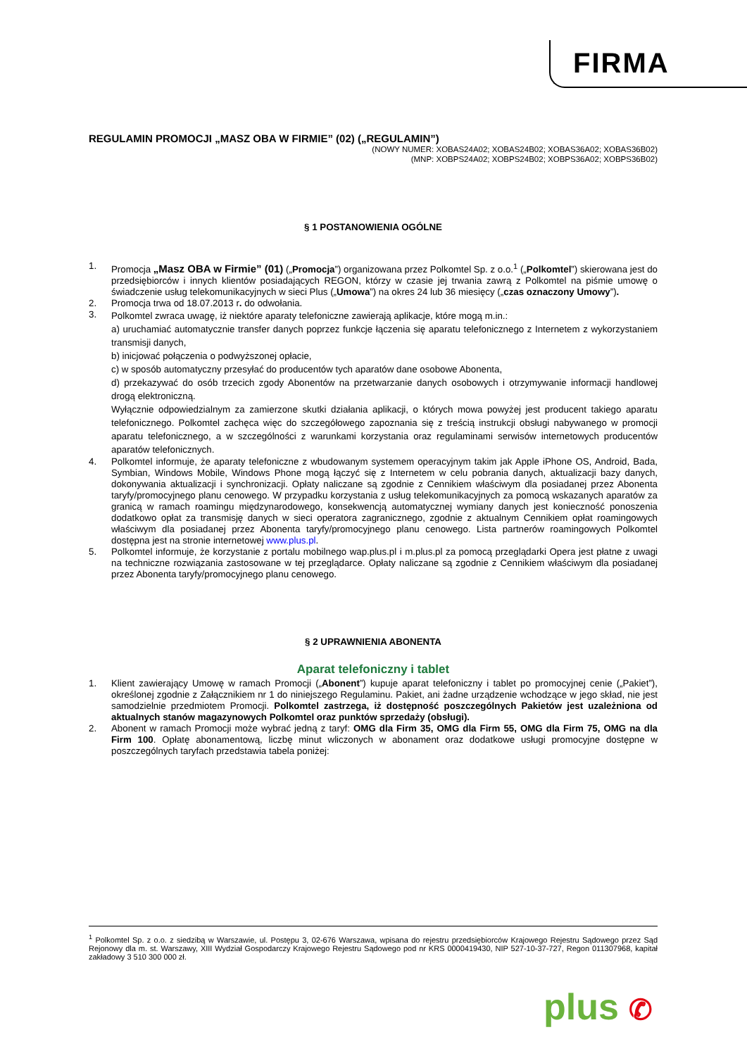FIRMA
REGULAMIN PROMOCJI „MASZ OBA W FIRMIE” (02) („REGULAMIN”)
(NOWY NUMER: XOBAS24A02; XOBAS24B02; XOBAS36A02; XOBAS36B02)
(MNP: XOBPS24A02; XOBPS24B02; XOBPS36A02; XOBPS36B02)
§ 1 POSTANOWIENIA OGÓLNE
1. Promocja „Masz OBA w Firmie” (01) („Promocja”) organizowana przez Polkomtel Sp. z o.o.<sup>1</sup> („Polkomtel”) skierowana jest do przedsiębiorców i innych klientów posiadających REGON, którzy w czasie jej trwania zawrą z Polkomtel na piśmie umowę o świadczenie usług telekomunikacyjnych w sieci Plus („Umowa”) na okres 24 lub 36 miesięcy („czas oznaczony Umowy”).
2. Promocja trwa od 18.07.2013 r. do odwołania.
3. Polkomtel zwraca uwagę, iż niektóre aparaty telefoniczne zawierają aplikacje, które mogą m.in.:
a) uruchamiać automatycznie transfer danych poprzez funkcje łączenia się aparatu telefonicznego z Internetem z wykorzystaniem transmisji danych,
b) inicjować połączenia o podwyższonej opłacie,
c) w sposób automatyczny przesyłać do producentów tych aparatów dane osobowe Abonenta,
d) przekazywać do osób trzecich zgody Abonentów na przetwarzanie danych osobowych i otrzymywanie informacji handlowej drogą elektroniczną.
Wyłącznie odpowiedzialnym za zamierzone skutki działania aplikacji, o których mowa powyżej jest producent takiego aparatu telefonicznego. Polkomtel zachęca więc do szczegółowego zapoznania się z treścią instrukcji obsługi nabywanego w promocji aparatu telefonicznego, a w szczególności z warunkami korzystania oraz regulaminami serwisów internetowych producentów aparatów telefonicznych.
4. Polkomtel informuje, że aparaty telefoniczne z wbudowanym systemem operacyjnym takim jak Apple iPhone OS, Android, Bada, Symbian, Windows Mobile, Windows Phone mogą łączyć się z Internetem w celu pobrania danych, aktualizacji bazy danych, dokonywania aktualizacji i synchronizacji. Opłaty naliczane są zgodnie z Cennikiem właściwym dla posiadanej przez Abonenta taryfy/promocyjnego planu cenowego. W przypadku korzystania z usług telekomunikacyjnych za pomocą wskazanych aparatów za granicą w ramach roamingu międzynarodowego, konsekwencją automatycznej wymiany danych jest konieczność ponoszenia dodatkowo opłat za transmisję danych w sieci operatora zagranicznego, zgodnie z aktualnym Cennikiem opłat roamingowych właściwym dla posiadanej przez Abonenta taryfy/promocyjnego planu cenowego. Lista partnerów roamingowych Polkomtel dostępna jest na stronie internetowej www.plus.pl.
5. Polkomtel informuje, że korzystanie z portalu mobilnego wap.plus.pl i m.plus.pl za pomocą przeglądarki Opera jest płatne z uwagi na techniczne rozwiązania zastosowane w tej przeglądarce. Opłaty naliczane są zgodnie z Cennikiem właściwym dla posiadanej przez Abonenta taryfy/promocyjnego planu cenowego.
§ 2 UPRAWNIENIA ABONENTA
Aparat telefoniczny i tablet
1. Klient zawierający Umowę w ramach Promocji („Abonent”) kupuje aparat telefoniczny i tablet po promocyjnej cenie („Pakiet”), określonej zgodnie z Załącznikiem nr 1 do niniejszego Regulaminu. Pakiet, ani żadne urządzenie wchodzące w jego skład, nie jest samodzielnie przedmiotem Promocji. Polkomtel zastrzega, iż dostępność poszczególnych Pakietów jest uzależniona od aktualnych stanów magazynowych Polkomtel oraz punktów sprzedaży (obsługi).
2. Abonent w ramach Promocji może wybrać jedną z taryf: OMG dla Firm 35, OMG dla Firm 55, OMG dla Firm 75, OMG na dla Firm 100. Opłatę abonamentową, liczbę minut wliczonych w abonament oraz dodatkowe usługi promocyjne dostępne w poszczególnych taryfach przedstawia tabela poniżej:
<sup>1</sup> Polkomtel Sp. z o.o. z siedzibą w Warszawie, ul. Postępu 3, 02-676 Warszawa, wpisana do rejestru przedsiębiorców Krajowego Rejestru Sądowego przez Sąd Rejonowy dla m. st. Warszawy, XIII Wydział Gospodarczy Krajowego Rejestru Sądowego pod nr KRS 0000419430, NIP 527-10-37-727, Regon 011307968, kapitał zakładowy 3 510 300 000 zł.
plus ✆